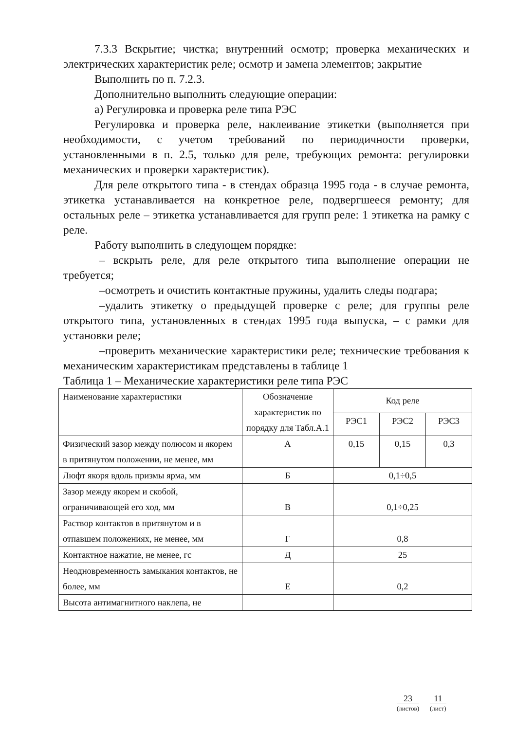7.3.3 Вскрытие; чистка; внутренний осмотр; проверка механических и электрических характеристик реле; осмотр и замена элементов; закрытие
Выполнить по п. 7.2.3.
Дополнительно выполнить следующие операции:
а) Регулировка и проверка реле типа РЭС
Регулировка и проверка реле, наклеивание этикетки (выполняется при необходимости, с учетом требований по периодичности проверки, установленными в п. 2.5, только для реле, требующих ремонта: регулировки механических и проверки характеристик).
Для реле открытого типа - в стендах образца 1995 года - в случае ремонта, этикетка устанавливается на конкретное реле, подвергшееся ремонту; для остальных реле – этикетка устанавливается для групп реле: 1 этикетка на рамку с реле.
Работу выполнить в следующем порядке:
– вскрыть реле, для реле открытого типа выполнение операции не требуется;
–осмотреть и очистить контактные пружины, удалить следы подгара;
–удалить этикетку о предыдущей проверке с реле; для группы реле открытого типа, установленных в стендах 1995 года выпуска, – с рамки для установки реле;
–проверить механические характеристики реле; технические требования к механическим характеристикам представлены в таблице 1
Таблица 1 – Механические характеристики реле типа РЭС
| Наименование характеристики | Обозначение характеристик по порядку для Табл.А.1 | Код реле | | |
| | | РЭС1 | РЭС2 | РЭС3 |
| Физический зазор между полюсом и якорем в притянутом положении, не менее, мм | А | 0,15 | 0,15 | 0,3 |
| Люфт якоря вдоль призмы ярма, мм | Б | 0,1÷0,5 | | |
| Зазор между якорем и скобой, ограничивающей его ход, мм | В | 0,1÷0,25 | | |
| Раствор контактов в притянутом и в отпавшем положениях, не менее, мм | Г | 0,8 | | |
| Контактное нажатие, не менее, гс | Д | 25 | | |
| Неодновременность замыкания контактов, не более, мм | Е | 0,2 | | |
| Высота антимагнитного наклепа, не | | | | |
23
(листов)
11
(лист)